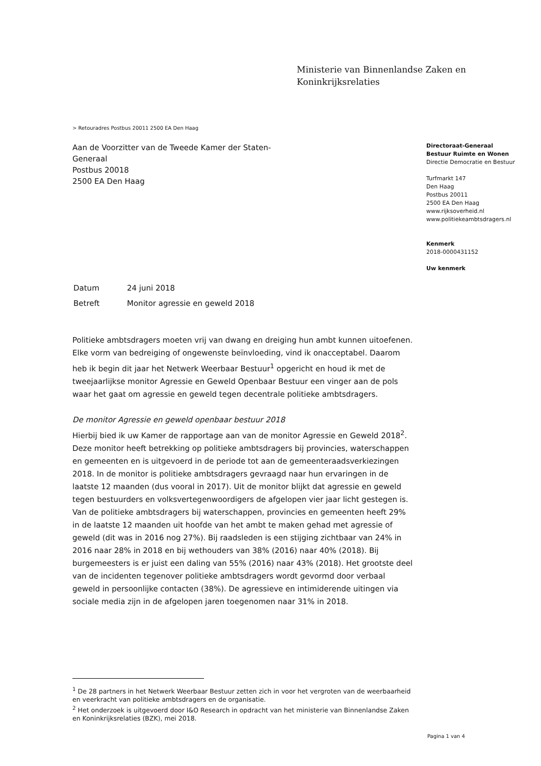Ministerie van Binnenlandse Zaken en
Koninkrijksrelaties
> Retouradres Postbus 20011 2500 EA Den Haag
Aan de Voorzitter van de Tweede Kamer der Staten-Generaal
Postbus 20018
2500 EA Den Haag
Directoraat-Generaal
Bestuur Ruimte en Wonen
Directie Democratie en Bestuur
Turfmarkt 147
Den Haag
Postbus 20011
2500 EA Den Haag
www.rijksoverheid.nl
www.politiekeambtsdragers.nl
Kenmerk
2018-0000431152
Uw kenmerk
| Datum | 24 juni 2018 |
| Betreft | Monitor agressie en geweld 2018 |
Politieke ambtsdragers moeten vrij van dwang en dreiging hun ambt kunnen uitoefenen. Elke vorm van bedreiging of ongewenste beïnvloeding, vind ik onacceptabel. Daarom heb ik begin dit jaar het Netwerk Weerbaar Bestuur<sup>1</sup> opgericht en houd ik met de tweejaarlijkse monitor Agressie en Geweld Openbaar Bestuur een vinger aan de pols waar het gaat om agressie en geweld tegen decentrale politieke ambtsdragers.
De monitor Agressie en geweld openbaar bestuur 2018
Hierbij bied ik uw Kamer de rapportage aan van de monitor Agressie en Geweld 2018<sup>2</sup>. Deze monitor heeft betrekking op politieke ambtsdragers bij provincies, waterschappen en gemeenten en is uitgevoerd in de periode tot aan de gemeenteraadsverkiezingen 2018. In de monitor is politieke ambtsdragers gevraagd naar hun ervaringen in de laatste 12 maanden (dus vooral in 2017). Uit de monitor blijkt dat agressie en geweld tegen bestuurders en volksvertegenwoordigers de afgelopen vier jaar licht gestegen is. Van de politieke ambtsdragers bij waterschappen, provincies en gemeenten heeft 29% in de laatste 12 maanden uit hoofde van het ambt te maken gehad met agressie of geweld (dit was in 2016 nog 27%). Bij raadsleden is een stijging zichtbaar van 24% in 2016 naar 28% in 2018 en bij wethouders van 38% (2016) naar 40% (2018). Bij burgemeesters is er juist een daling van 55% (2016) naar 43% (2018). Het grootste deel van de incidenten tegenover politieke ambtsdragers wordt gevormd door verbaal geweld in persoonlijke contacten (38%). De agressieve en intimiderende uitingen via sociale media zijn in de afgelopen jaren toegenomen naar 31% in 2018.
<sup>1</sup> De 28 partners in het Netwerk Weerbaar Bestuur zetten zich in voor het vergroten van de weerbaarheid en veerkracht van politieke ambtsdragers en de organisatie.
<sup>2</sup> Het onderzoek is uitgevoerd door I&O Research in opdracht van het ministerie van Binnenlandse Zaken en Koninkrijksrelaties (BZK), mei 2018.
Pagina 1 van 4